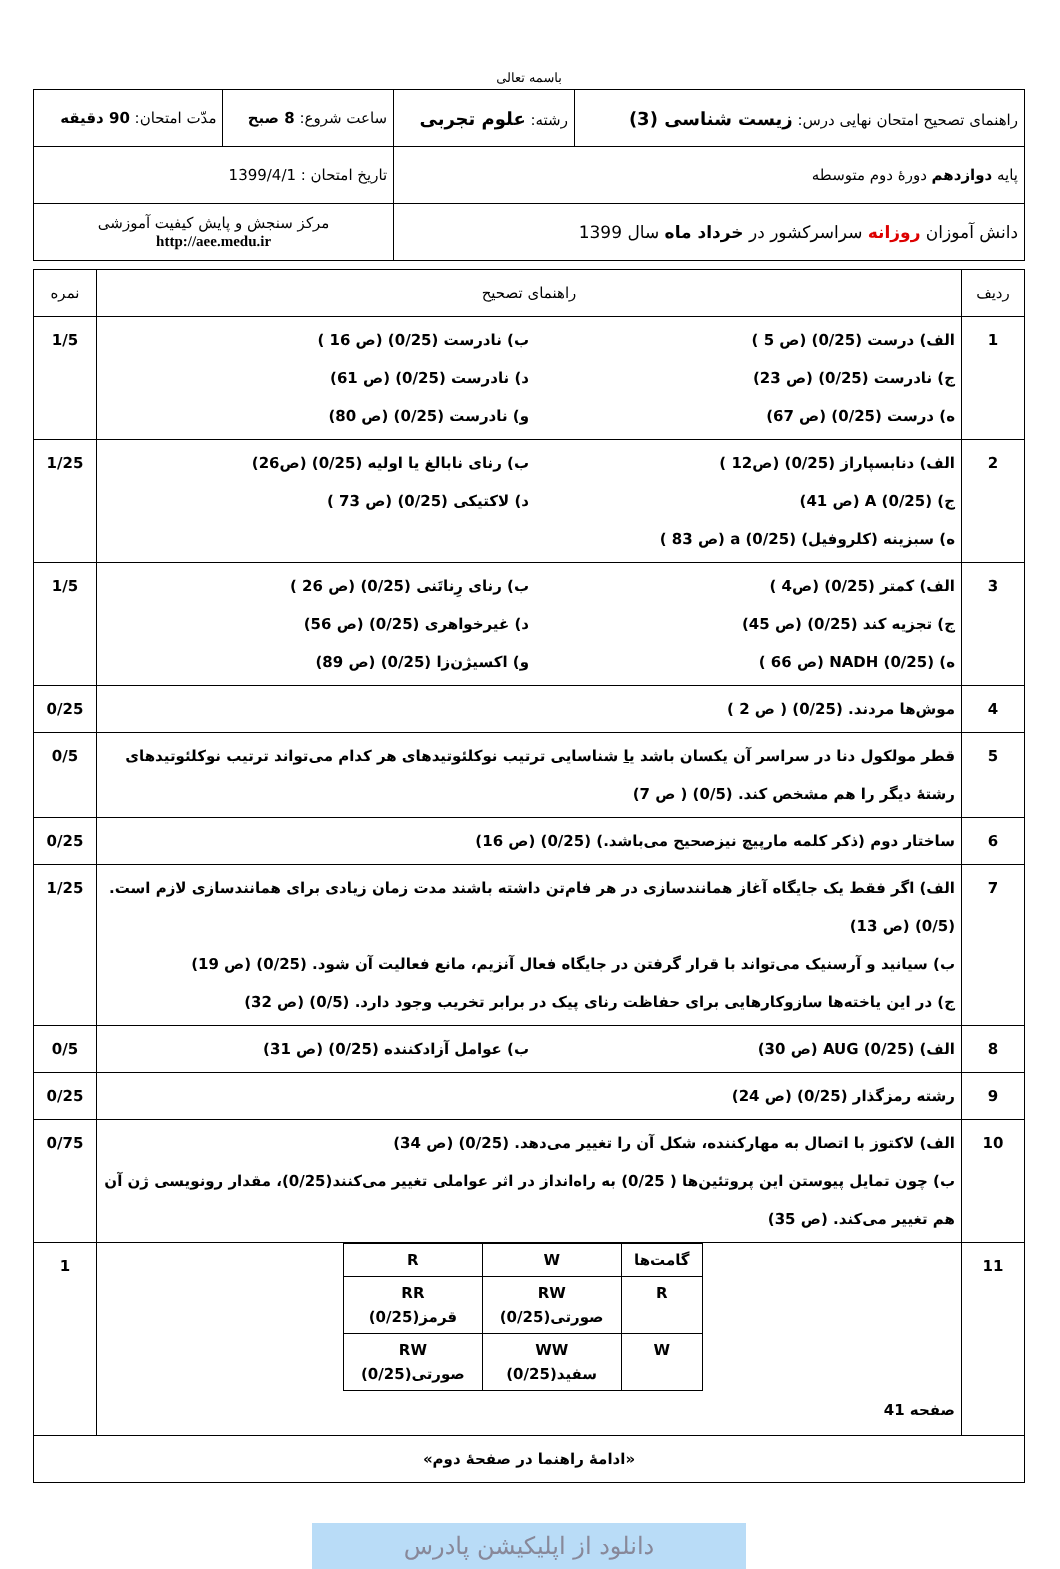باسمه تعالی
| راهنمای تصحیح امتحان نهایی درس: زیست شناسی (3) | رشته: علوم تجربی | ساعت شروع: 8 صبح | مدّت امتحان: 90 دقیقه |
| پایه دوازدهم دورهٔ دوم متوسطه | | تاریخ امتحان : 1399/4/1 | |
| دانش آموزان روزانه سراسرکشور در خرداد ماه سال 1399 | | مرکز سنجش و پایش کیفیت آموزشی http://aee.medu.ir | |
| ردیف | راهنمای تصحیح | نمره |
| 1 | الف) درست (0/25) (ص 5 ) ب) نادرست (0/25) (ص 16 ) ج) نادرست (0/25) (ص 23) د) نادرست (0/25) (ص 61) ه) درست (0/25) (ص 67) و) نادرست (0/25) (ص 80) | 1/5 |
| 2 | الف) دنابسپاراز (0/25) (ص12 ) ب) رنای نابالغ یا اولیه (0/25) (ص26) ج) A (0/25) (ص 41) د) لاکتیکی (0/25) (ص 73 ) ه) سبزینه (کلروفیل) a (0/25) (ص 83 ) | 1/25 |
| 3 | الف) کمتر (0/25) (ص4 ) ب) رنای رِناتَنی (0/25) (ص 26 ) ج) تجزیه کند (0/25) (ص 45) د) غیرخواهری (0/25) (ص 56) ه) NADH (0/25) (ص 66 ) و) اکسیژن‌زا (0/25) (ص 89) | 1/5 |
| 4 | موش‌ها مردند. (0/25) ( ص 2 ) | 0/25 |
| 5 | قطر مولکول دنا در سراسر آن یکسان باشد یا شناسایی ترتیب نوکلئوتیدهای هر کدام می‌تواند ترتیب نوکلئوتیدهای رشتهٔ دیگر را هم مشخص کند. (0/5) ( ص 7) | 0/5 |
| 6 | ساختار دوم (ذکر کلمه مارپیچ نیزصحیح می‌باشد.) (0/25) (ص 16) | 0/25 |
| 7 | الف) اگر فقط یک جایگاه آغاز همانندسازی در هر فام‌تن داشته باشند مدت زمان زیادی برای همانندسازی لازم است. (0/5) (ص 13) ب) سیانید و آرسنیک می‌تواند با قرار گرفتن در جایگاه فعال آنزیم، مانع فعالیت آن شود. (0/25) (ص 19) ج) در این یاخته‌ها سازوکارهایی برای حفاظت رنای پیک در برابر تخریب وجود دارد. (0/5) (ص 32) | 1/25 |
| 8 | الف) AUG (0/25) (ص 30) ب) عوامل آزادکننده (0/25) (ص 31) | 0/5 |
| 9 | رشته رمزگذار (0/25) (ص 24) | 0/25 |
| 10 | الف) لاکتوز با اتصال به مهارکننده، شکل آن را تغییر می‌دهد. (0/25) (ص 34) ب) چون تمایل پیوستن این پروتئین‌ها ( 0/25) به راه‌انداز در اثر عواملی تغییر می‌کنند(0/25)، مقدار رونویسی ژن آن هم تغییر می‌کند. (ص 35) | 0/75 |
| 11 | / گامت‌ها / W / R / / R / RW صورتی(0/25) / RR قرمز(0/25) / / W / WW سفید(0/25) / RW صورتی(0/25) / صفحه 41 | 1 |
| «ادامهٔ راهنما در صفحهٔ دوم» | | |
دانلود از اپلیکیشن پادرس